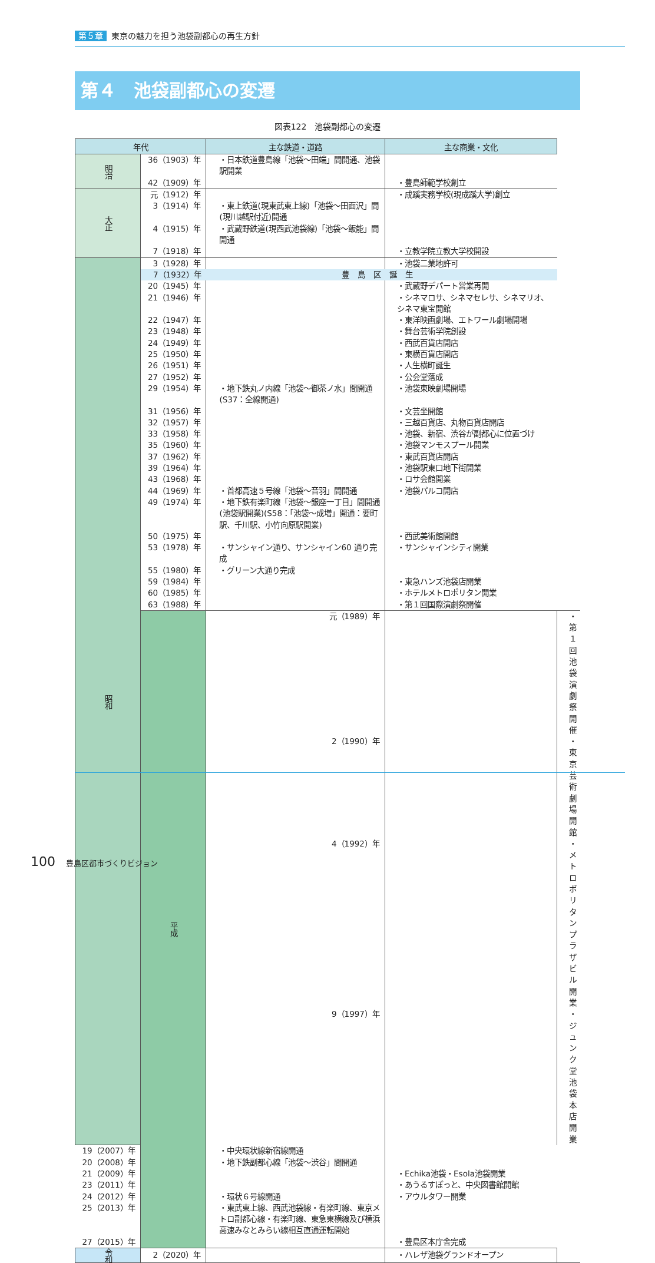第５章 東京の魅力を担う池袋副都心の再生方針
第４　池袋副都心の変遷
図表122　池袋副都心の変遷
| 年代 | | 主な鉄道・道路 | 主な商業・文化 | |
| --- | --- | --- | --- | --- |
| 明治 | 36（1903）年 | ・日本鉄道豊島線「池袋～田端」間開通、池袋駅開業 | | |
| | 42（1909）年 | | ・豊島師範学校創立 | |
| 大正 | 元（1912）年 | | ・成蹊実務学校(現成蹊大学)創立 | |
| | 3（1914）年 | ・東上鉄道(現東武東上線)「池袋～田面沢」間(現川越駅付近)開通 | | |
| | 4（1915）年 | ・武蔵野鉄道(現西武池袋線)「池袋～飯能」間開通 | | |
| | 7（1918）年 | | ・立教学院立教大学校開設 | |
| 昭和 | 3（1928）年 | | ・池袋二業地許可 | |
| | 7（1932）年 | 豊島区誕生 | | |
| | 20（1945）年 | | ・武蔵野デパート営業再開 | |
| | 21（1946）年 | | ・シネマロサ、シネマセレサ、シネマリオ、シネマ東宝開館 | |
| | 22（1947）年 | | ・東洋映画劇場、エトワール劇場開場 | |
| | 23（1948）年 | | ・舞台芸術学院創設 | |
| | 24（1949）年 | | ・西武百貨店開店 | |
| | 25（1950）年 | | ・東横百貨店開店 | |
| | 26（1951）年 | | ・人生横町誕生 | |
| | 27（1952）年 | | ・公会堂落成 | |
| | 29（1954）年 | ・地下鉄丸ノ内線「池袋～御茶ノ水」間開通(S37：全線開通) | ・池袋東映劇場開場 | |
| | 31（1956）年 | | ・文芸坐開館 | |
| | 32（1957）年 | | ・三越百貨店、丸物百貨店開店 | |
| | 33（1958）年 | | ・池袋、新宿、渋谷が副都心に位置づけ | |
| | 35（1960）年 | | ・池袋マンモスプール開業 | |
| | 37（1962）年 | | ・東武百貨店開店 | |
| | 39（1964）年 | | ・池袋駅東口地下街開業 | |
| | 43（1968）年 | | ・ロサ会館開業 | |
| | 44（1969）年 | ・首都高速５号線「池袋～音羽」間開通 | ・池袋パルコ開店 | |
| | 49（1974）年 | ・地下鉄有楽町線「池袋～銀座一丁目」間開通(池袋駅開業)(S58：「池袋～成増」開通：要町駅、千川駅、小竹向原駅開業) | | |
| | 50（1975）年 | | ・西武美術館開館 | |
| | 53（1978）年 | ・サンシャイン通り、サンシャイン60 通り完成 | ・サンシャインシティ開業 | |
| | 55（1980）年 | ・グリーン大通り完成 | | |
| | 59（1984）年 | | ・東急ハンズ池袋店開業 | |
| | 60（1985）年 | | ・ホテルメトロポリタン開業 | |
| | 63（1988）年 | | ・第１回国際演劇祭開催 | |
| | 平成 | 元（1989）年 | | ・第１回池袋演劇祭開催 |
| | | 2（1990）年 | | ・東京芸術劇場開館 |
| | | 4（1992）年 | | ・メトロポリタンプラザビル開業 |
| | | 9（1997）年 | | ・ジュンク堂池袋本店開業 |
| 19（2007）年 | | ・中央環状線新宿線開通 | | |
| 20（2008）年 | | ・地下鉄副都心線「池袋～渋谷」間開通 | | |
| 21（2009）年 | | | ・Echika池袋・Esola池袋開業 | |
| 23（2011）年 | | | ・あうるすぽっと、中央図書館開館 | |
| 24（2012）年 | | ・環状６号線開通 | ・アウルタワー開業 | |
| 25（2013）年 | | ・東武東上線、西武池袋線・有楽町線、東京メトロ副都心線・有楽町線、東急東横線及び横浜高速みなとみらい線相互直通運転開始 | | |
| 27（2015）年 | | | ・豊島区本庁舎完成 | |
| 令和 | 2（2020）年 | | ・ハレザ池袋グランドオープン | |
100 豊島区都市づくりビジョン